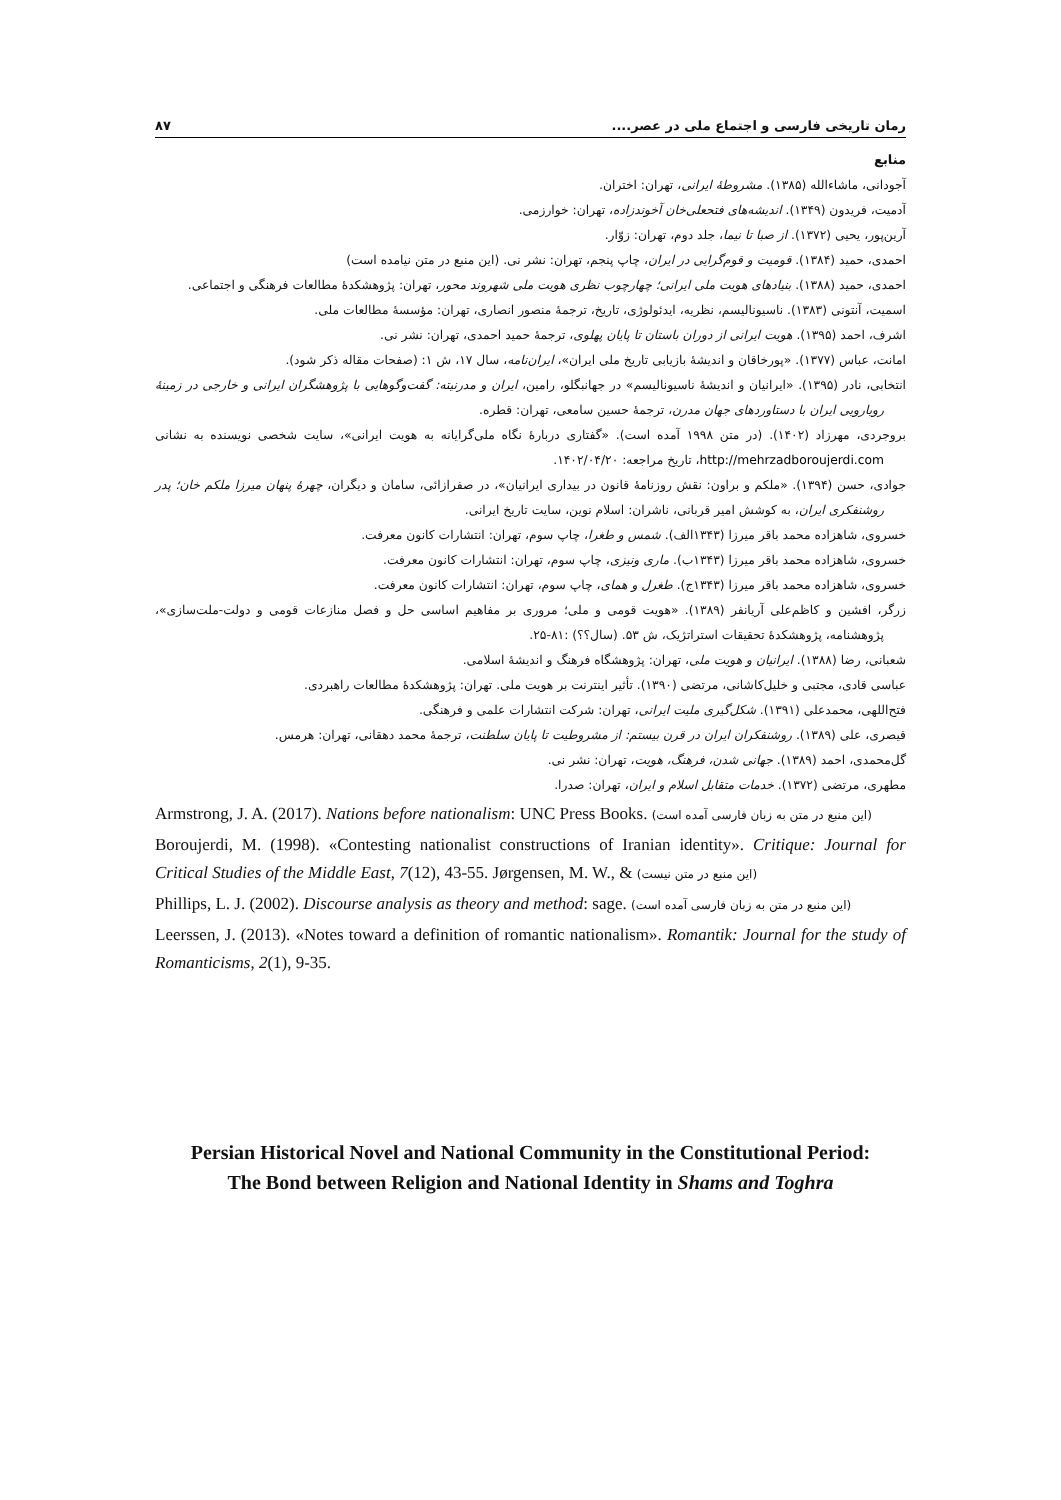رمان تاریخی فارسی و اجتماع ملی در عصر.... ۸۷
منابع
آجودانی، ماشاءالله (۱۳۸۵). مشروطهٔ ایرانی، تهران: اختران.
آدمیت، فریدون (۱۳۴۹). اندیشه‌های فتحعلی‌خان آخوندزاده، تهران: خوارزمی.
آرین‌پور، یحیی (۱۳۷۲). از صبا تا نیما، جلد دوم، تهران: زوّار.
احمدی، حمید (۱۳۸۴). قومیت و قوم‌گرایی در ایران، چاپ پنجم، تهران: نشر نی. (این منبع در متن نیامده است)
احمدی، حمید (۱۳۸۸). بنیادهای هویت ملی ایرانی؛ چهارچوب نظری هویت ملی شهروند محور، تهران: پژوهشکدهٔ مطالعات فرهنگی و اجتماعی.
اسمیت، آنتونی (۱۳۸۳). ناسیونالیسم، نظریه، ایدئولوژی، تاریخ، ترجمهٔ منصور انصاری، تهران: مؤسسهٔ مطالعات ملی.
اشرف، احمد (۱۳۹۵). هویت ایرانی از دوران باستان تا پایان پهلوی، ترجمهٔ حمید احمدی، تهران: نشر نی.
امانت، عباس (۱۳۷۷). «پورخاقان و اندیشهٔ بازیابی تاریخ ملی ایران»، ایران‌نامه، سال ۱۷، ش ۱: (صفحات مقاله ذکر شود).
انتخابی، نادر (۱۳۹۵). «ایرانیان و اندیشهٔ ناسیونالیسم» در جهانبگلو، رامین، ایران و مدرنیته: گفت‌وگوهایی با پژوهشگران ایرانی و خارجی در زمینهٔ رویارویی ایران با دستاوردهای جهان مدرن، ترجمهٔ حسین سامعی، تهران: قطره.
بروجردی، مهرزاد (۱۴۰۲). (در متن ۱۹۹۸ آمده است). «گفتاری دربارهٔ نگاه ملی‌گرایانه به هویت ایرانی»، سایت شخصی نویسنده به نشانی http://mehrzadboroujerdi.com، تاریخ مراجعه: ۱۴۰۲/۰۴/۲۰.
جوادی، حسن (۱۳۹۴). «ملکم و براون: نقش روزنامهٔ قانون در بیداری ایرانیان»، در صفرازائی، سامان و دیگران، چهرهٔ پنهان میرزا ملکم خان؛ پدر روشنفکری ایران، به کوشش امیر قربانی، ناشران: اسلام نوین، سایت تاریخ ایرانی.
خسروی، شاهزاده محمد باقر میرزا (۱۳۴۳الف). شمس و طغرا، چاپ سوم، تهران: انتشارات کانون معرفت.
خسروی، شاهزاده محمد باقر میرزا (۱۳۴۳ب). ماری ونیزی، چاپ سوم، تهران: انتشارات کانون معرفت.
خسروی، شاهزاده محمد باقر میرزا (۱۳۴۳ج). طغرل و همای، چاپ سوم، تهران: انتشارات کانون معرفت.
زرگر، افشین و کاظم‌علی آریانفر (۱۳۸۹). «هویت قومی و ملی؛ مروری بر مفاهیم اساسی حل و فصل منازعات قومی و دولت-ملت‌سازی»، پژوهشنامه، پژوهشکدهٔ تحقیقات استراتژیک، ش ۵۳. (سال؟؟) :۸۱-۲۵.
شعبانی، رضا (۱۳۸۸). ایرانیان و هویت ملی، تهران: پژوهشگاه فرهنگ و اندیشهٔ اسلامی.
عباسی قادی، مجتبی و خلیل‌کاشانی، مرتضی (۱۳۹۰). تأثیر اینترنت بر هویت ملی. تهران: پژوهشکدهٔ مطالعات راهبردی.
فتح‌اللهی، محمدعلی (۱۳۹۱). شکل‌گیری ملیت ایرانی، تهران: شرکت انتشارات علمی و فرهنگی.
قیصری، علی (۱۳۸۹). روشنفکران ایران در قرن بیستم: از مشروطیت تا پایان سلطنت، ترجمهٔ محمد دهقانی، تهران: هرمس.
گل‌محمدی، احمد (۱۳۸۹). جهانی شدن، فرهنگ، هویت، تهران: نشر نی.
مطهری، مرتضی (۱۳۷۲). خدمات متقابل اسلام و ایران، تهران: صدرا.
Armstrong, J. A. (2017). Nations before nationalism: UNC Press Books. (این منبع در متن به زبان فارسی آمده است)
Boroujerdi, M. (1998). «Contesting nationalist constructions of Iranian identity». Critique: Journal for Critical Studies of the Middle East, 7(12), 43-55. Jørgensen, M. W., & (این منبع در متن نیست)
Phillips, L. J. (2002). Discourse analysis as theory and method: sage. (این منبع در متن به زبان فارسی آمده است)
Leerssen, J. (2013). «Notes toward a definition of romantic nationalism». Romantik: Journal for the study of Romanticisms, 2(1), 9-35.
Persian Historical Novel and National Community in the Constitutional Period:
The Bond between Religion and National Identity in Shams and Toghra